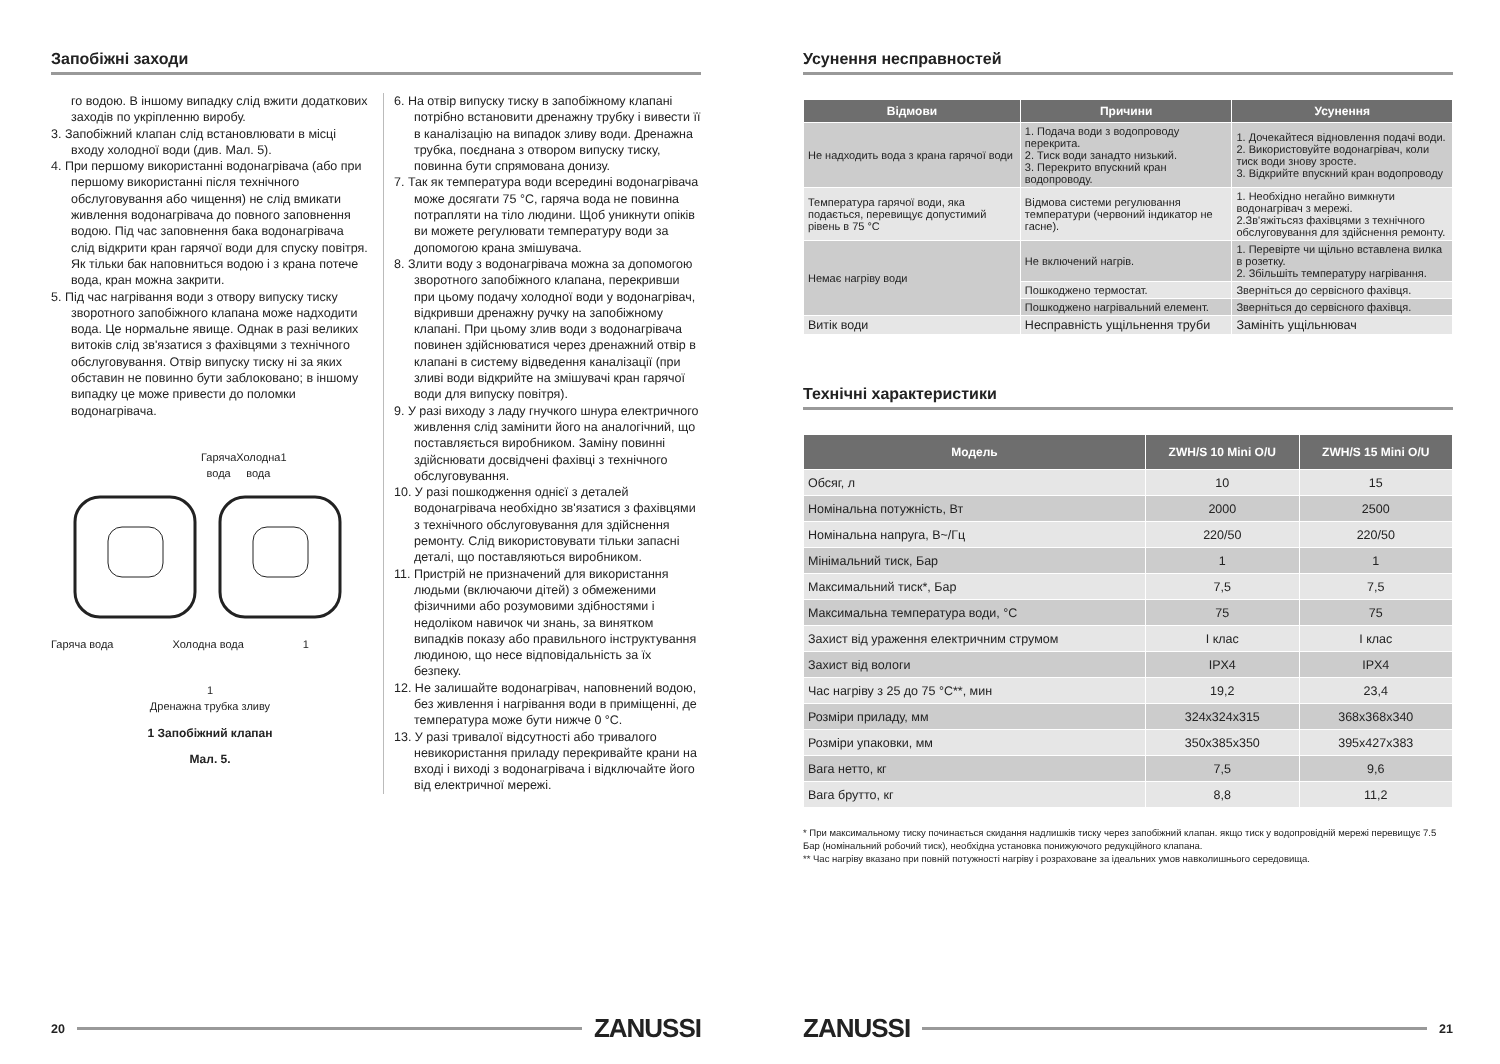Запобіжні заходи
го водою. В іншому випадку слід вжити додаткових заходів по укріпленню виробу.
3. Запобіжний клапан слід встановлювати в місці входу холодної води (див. Мал. 5).
4. При першому використанні водонагрівача (або при першому використанні після технічного обслуговування або чищення) не слід вмикати живлення водонагрівача до повного заповнення водою. Під час заповнення бака водонагрівача слід відкрити кран гарячої води для спуску повітря. Як тільки бак наповниться водою і з крана потече вода, кран можна закрити.
5. Під час нагрівання води з отвору випуску тиску зворотного запобіжного клапана може надходити вода. Це нормальне явище. Однак в разі великих витоків слід зв'язатися з фахівцями з технічного обслуговування. Отвір випуску тиску ні за яких обставин не повинно бути заблоковано; в іншому випадку це може привести до поломки водонагрівача.
Гаряча вода Холодна вода 1
Гаряча вода Холодна вода 1
1
Дренажна трубка зливу
1 Запобіжний клапан
Мал. 5.
6. На отвір випуску тиску в запобіжному клапані потрібно встановити дренажну трубку і вивести її в каналізацію на випадок зливу води. Дренажна трубка, поєднана з отвором випуску тиску, повинна бути спрямована донизу.
7. Так як температура води всередині водонагрівача може досягати 75 °C, гаряча вода не повинна потрапляти на тіло людини. Щоб уникнути опіків ви можете регулювати температуру води за допомогою крана змішувача.
8. Злити воду з водонагрівача можна за допомогою зворотного запобіжного клапана, перекривши при цьому подачу холодної води у водонагрівач, відкривши дренажну ручку на запобіжному клапані. При цьому злив води з водонагрівача повинен здійснюватися через дренажний отвір в клапані в систему відведення каналізації (при зливі води відкрийте на змішувачі кран гарячої води для випуску повітря).
9. У разі виходу з ладу гнучкого шнура електричного живлення слід замінити його на аналогічний, що поставляється виробником. Заміну повинні здійснювати досвідчені фахівці з технічного обслуговування.
10. У разі пошкодження однієї з деталей водонагрівача необхідно зв'язатися з фахівцями з технічного обслуговування для здійснення ремонту. Слід використовувати тільки запасні деталі, що поставляються виробником.
11. Пристрій не призначений для використання людьми (включаючи дітей) з обмеженими фізичними або розумовими здібностями і недоліком навичок чи знань, за винятком випадків показу або правильного інструктування людиною, що несе відповідальність за їх безпеку.
12. Не залишайте водонагрівач, наповнений водою, без живлення і нагрівання води в приміщенні, де температура може бути нижче 0 °C.
13. У разі тривалої відсутності або тривалого невикористання приладу перекривайте крани на вході і виході з водонагрівача і відключайте його від електричної мережі.
20 ZANUSSI
Усунення несправностей
| Відмови | Причини | Усунення |
| --- | --- | --- |
| Не надходить вода з крана гарячої води | 1. Подача води з водопроводу перекрита. 2. Тиск води занадто низький. 3. Перекрито впускний кран водопроводу. | 1. Дочекайтеся відновлення подачі води. 2. Використовуйте водонагрівач, коли тиск води знову зросте. 3. Відкрийте впускний кран водопроводу |
| Температура гарячої води, яка подається, перевищує допустимий рівень в 75 °C | Відмова системи регулювання температури (червоний індикатор не гасне). | 1. Необхідно негайно вимкнути водонагрівач з мережі. 2.Зв'яжітьсяз фахівцями з технічного обслуговування для здійснення ремонту. |
| Немає нагріву води | Не включений нагрів. | 1. Перевірте чи щільно вставлена вилка в розетку. 2. Збільшіть температуру нагрівання. |
| | Пошкоджено термостат. | Зверніться до сервісного фахівця. |
| | Пошкоджено нагрівальний елемент. | Зверніться до сервісного фахівця. |
| Витік води | Несправність ущільнення труби | Замініть ущільнювач |
Технічні характеристики
| Модель | ZWH/S 10 Mini O/U | ZWH/S 15 Mini O/U |
| --- | --- | --- |
| Обсяг, л | 10 | 15 |
| Номінальна потужність, Вт | 2000 | 2500 |
| Номінальна напруга, В~/Гц | 220/50 | 220/50 |
| Мінімальний тиск, Бар | 1 | 1 |
| Максимальний тиск*, Бар | 7,5 | 7,5 |
| Максимальна температура води, °C | 75 | 75 |
| Захист від ураження електричним струмом | I клас | I клас |
| Захист від вологи | IPX4 | IPX4 |
| Час нагріву з 25 до 75 °C**, мин | 19,2 | 23,4 |
| Розміри приладу, мм | 324x324x315 | 368x368x340 |
| Розміри упаковки, мм | 350x385x350 | 395x427x383 |
| Вага нетто, кг | 7,5 | 9,6 |
| Вага брутто, кг | 8,8 | 11,2 |
* При максимальному тиску починається скидання надлишків тиску через запобіжний клапан. якщо тиск у водопровідній мережі перевищує 7.5 Бар (номінальний робочий тиск), необхідна установка понижуючого редукційного клапана.
** Час нагріву вказано при повній потужності нагріву і розраховане за ідеальних умов навколишнього середовища.
ZANUSSI 21